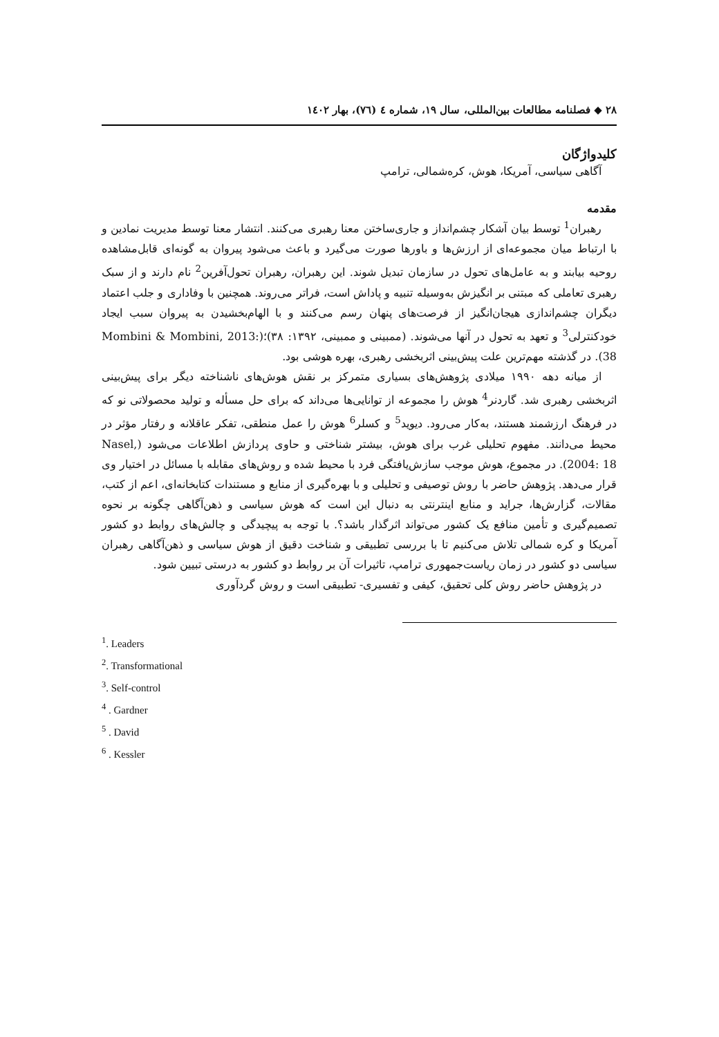۲۸ ◆ فصلنامه مطالعات بین‌المللی، سال ۱۹، شماره ٤ (٧٦)، بهار ١٤٠٢
کلیدواژگان
آگاهی سیاسی، آمریکا، هوش، کره‌شمالی، ترامپ
مقدمه
رهبران<sup>1</sup> توسط بیان آشکار چشم‌انداز و جاری‌ساختن معنا رهبری می‌کنند. انتشار معنا توسط مدیریت نمادین و با ارتباط میان مجموعه‌ای از ارزش‌ها و باورها صورت می‌گیرد و باعث می‌شود پیروان به گونه‌ای قابل‌مشاهده روحیه بیابند و به عامل‌های تحول در سازمان تبدیل شوند. این رهبران، رهبران تحول‌آفرین<sup>2</sup> نام دارند و از سبک رهبری تعاملی که مبتنی بر انگیزش به‌وسیله تنبیه و پاداش است، فراتر می‌روند. همچنین با وفاداری و جلب اعتماد دیگران چشم‌اندازی هیجان‌انگیز از فرصت‌های پنهان رسم می‌کنند و با الهام‌بخشیدن به پیروان سبب ایجاد خودکنترلی<sup>3</sup> و تعهد به تحول در آنها می‌شوند. (ممبینی و ممبینی، ۱۳۹۲: ۳۸)؛(Mombini & Mombini, 2013: 38). در گذشته مهم‌ترین علت پیش‌بینی اثربخشی رهبری، بهره هوشی بود.
از میانه دهه ۱۹۹۰ میلادی پژوهش‌های بسیاری متمرکز بر نقش هوش‌های ناشناخته دیگر برای پیش‌بینی اثربخشی رهبری شد. گاردنر<sup>4</sup> هوش را مجموعه از توانایی‌ها می‌داند که برای حل مسأله و تولید محصولاتی نو که در فرهنگ ارزشمند هستند، به‌کار می‌رود. دیوید<sup>5</sup> و کسلر<sup>6</sup> هوش را عمل منطقی، تفکر عاقلانه و رفتار مؤثر در محیط می‌دانند. مفهوم تحلیلی غرب برای هوش، بیشتر شناختی و حاوی پردازش اطلاعات می‌شود (Nasel, 2004: 18). در مجموع، هوش موجب سازش‌یافتگی فرد با محیط شده و روش‌های مقابله با مسائل در اختیار وی قرار می‌دهد. پژوهش حاضر با روش توصیفی و تحلیلی و با بهره‌گیری از منابع و مستندات کتابخانه‌ای، اعم از کتب، مقالات، گزارش‌ها، جراید و منابع اینترنتی به دنبال این است که هوش سیاسی و ذهن‌آگاهی چگونه بر نحوه تصمیم‌گیری و تأمین منافع یک کشور می‌تواند اثرگذار باشد؟. با توجه به پیچیدگی و چالش‌های روابط دو کشور آمریکا و کره شمالی تلاش می‌کنیم تا با بررسی تطبیقی و شناخت دقیق از هوش سیاسی و ذهن‌آگاهی رهبران سیاسی دو کشور در زمان ریاست‌جمهوری ترامپ، تاثیرات آن بر روابط دو کشور به درستی تبیین شود.
در پژوهش حاضر روش کلی تحقیق، کیفی و تفسیری- تطبیقی است و روش گردآوری
<sup>1</sup>. Leaders
<sup>2</sup>. Transformational
<sup>3</sup>. Self-control
<sup>4</sup> . Gardner
<sup>5</sup> . David
<sup>6</sup> . Kessler